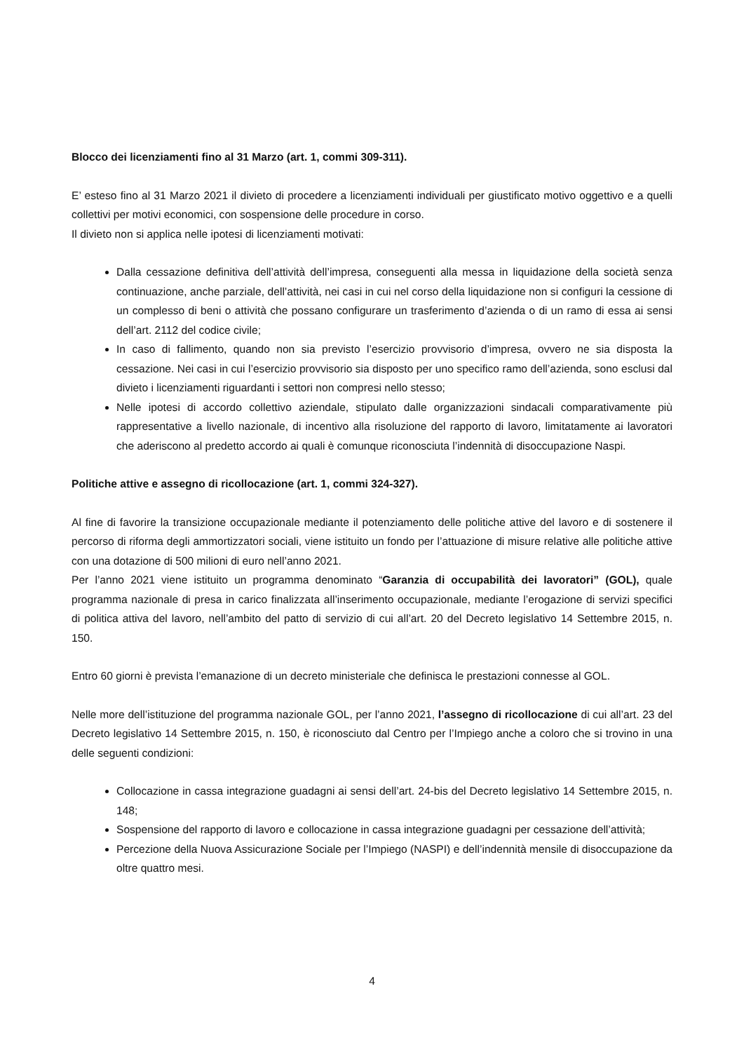Blocco dei licenziamenti fino al 31 Marzo (art. 1, commi 309-311).
E’ esteso fino al 31 Marzo 2021 il divieto di procedere a licenziamenti individuali per giustificato motivo oggettivo e a quelli collettivi per motivi economici, con sospensione delle procedure in corso.
Il divieto non si applica nelle ipotesi di licenziamenti motivati:
Dalla cessazione definitiva dell’attività dell’impresa, conseguenti alla messa in liquidazione della società senza continuazione, anche parziale, dell’attività, nei casi in cui nel corso della liquidazione non si configuri la cessione di un complesso di beni o attività che possano configurare un trasferimento d’azienda o di un ramo di essa ai sensi dell’art. 2112 del codice civile;
In caso di fallimento, quando non sia previsto l’esercizio provvisorio d’impresa, ovvero ne sia disposta la cessazione. Nei casi in cui l’esercizio provvisorio sia disposto per uno specifico ramo dell’azienda, sono esclusi dal divieto i licenziamenti riguardanti i settori non compresi nello stesso;
Nelle ipotesi di accordo collettivo aziendale, stipulato dalle organizzazioni sindacali comparativamente più rappresentative a livello nazionale, di incentivo alla risoluzione del rapporto di lavoro, limitatamente ai lavoratori che aderiscono al predetto accordo ai quali è comunque riconosciuta l’indennità di disoccupazione Naspi.
Politiche attive e assegno di ricollocazione (art. 1, commi 324-327).
Al fine di favorire la transizione occupazionale mediante il potenziamento delle politiche attive del lavoro e di sostenere il percorso di riforma degli ammortizzatori sociali, viene istituito un fondo per l’attuazione di misure relative alle politiche attive con una dotazione di 500 milioni di euro nell’anno 2021.
Per l’anno 2021 viene istituito un programma denominato “Garanzia di occupabilità dei lavoratori” (GOL), quale programma nazionale di presa in carico finalizzata all’inserimento occupazionale, mediante l’erogazione di servizi specifici di politica attiva del lavoro, nell’ambito del patto di servizio di cui all’art. 20 del Decreto legislativo 14 Settembre 2015, n. 150.
Entro 60 giorni è prevista l’emanazione di un decreto ministeriale che definisca le prestazioni connesse al GOL.
Nelle more dell’istituzione del programma nazionale GOL, per l’anno 2021, l’assegno di ricollocazione di cui all’art. 23 del Decreto legislativo 14 Settembre 2015, n. 150, è riconosciuto dal Centro per l’Impiego anche a coloro che si trovino in una delle seguenti condizioni:
Collocazione in cassa integrazione guadagni ai sensi dell’art. 24-bis del Decreto legislativo 14 Settembre 2015, n. 148;
Sospensione del rapporto di lavoro e collocazione in cassa integrazione guadagni per cessazione dell’attività;
Percezione della Nuova Assicurazione Sociale per l’Impiego (NASPI) e dell’indennità mensile di disoccupazione da oltre quattro mesi.
4